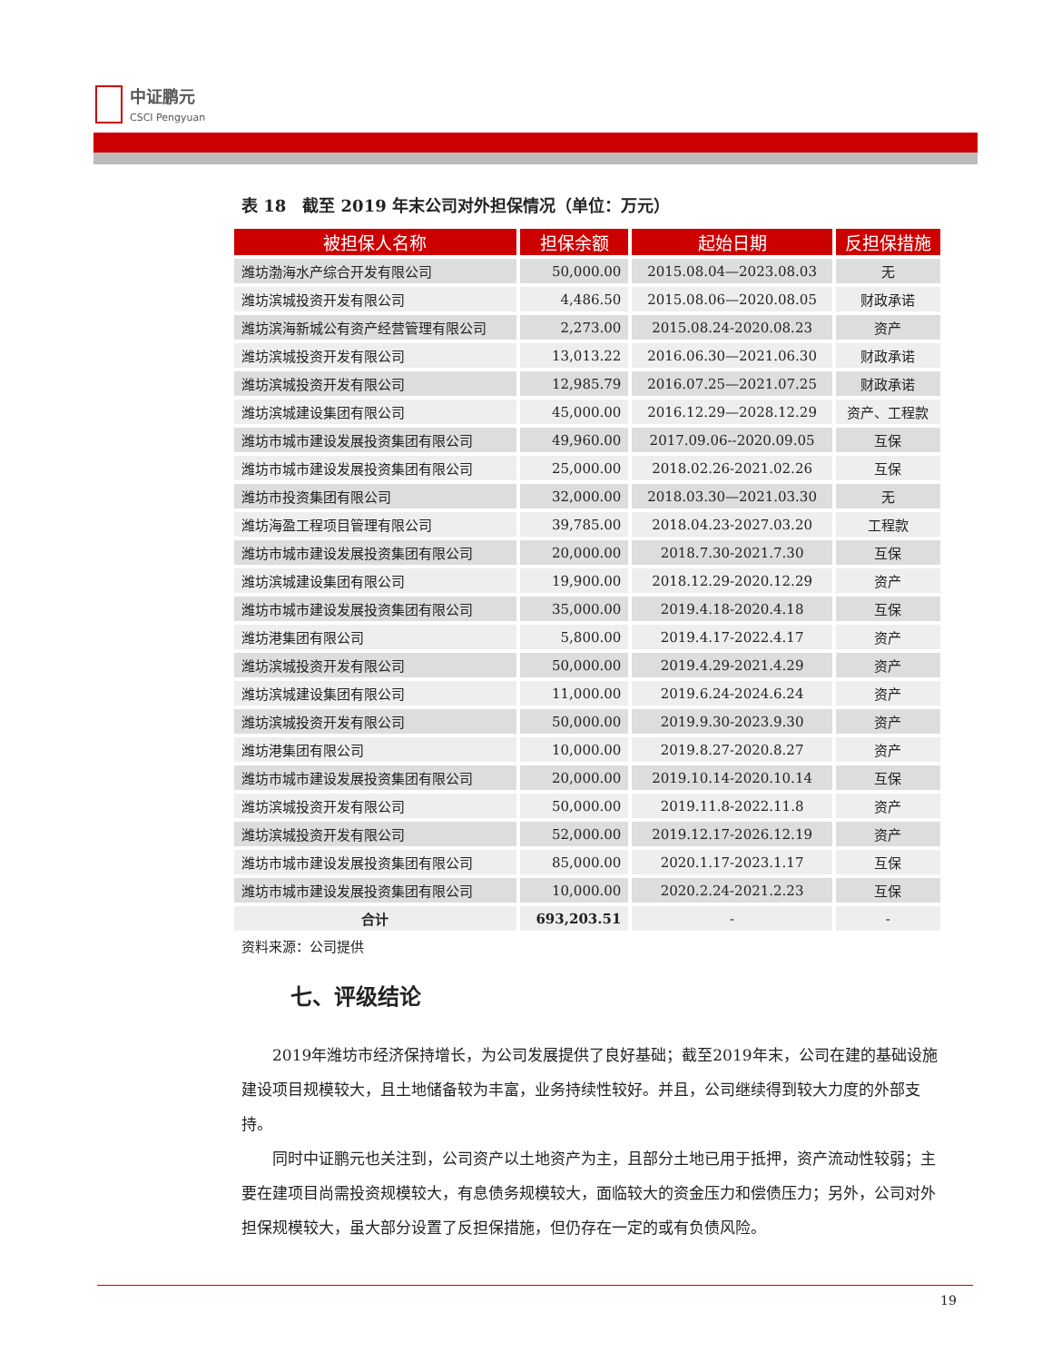中证鹏元
CSCI Pengyuan
表 18　截至 2019 年末公司对外担保情况（单位：万元）
| 被担保人名称 | 担保余额 | 起始日期 | 反担保措施 |
| --- | --- | --- | --- |
| 潍坊渤海水产综合开发有限公司 | 50,000.00 | 2015.08.04—2023.08.03 | 无 |
| 潍坊滨城投资开发有限公司 | 4,486.50 | 2015.08.06—2020.08.05 | 财政承诺 |
| 潍坊滨海新城公有资产经营管理有限公司 | 2,273.00 | 2015.08.24-2020.08.23 | 资产 |
| 潍坊滨城投资开发有限公司 | 13,013.22 | 2016.06.30—2021.06.30 | 财政承诺 |
| 潍坊滨城投资开发有限公司 | 12,985.79 | 2016.07.25—2021.07.25 | 财政承诺 |
| 潍坊滨城建设集团有限公司 | 45,000.00 | 2016.12.29—2028.12.29 | 资产、工程款 |
| 潍坊市城市建设发展投资集团有限公司 | 49,960.00 | 2017.09.06--2020.09.05 | 互保 |
| 潍坊市城市建设发展投资集团有限公司 | 25,000.00 | 2018.02.26-2021.02.26 | 互保 |
| 潍坊市投资集团有限公司 | 32,000.00 | 2018.03.30—2021.03.30 | 无 |
| 潍坊海盈工程项目管理有限公司 | 39,785.00 | 2018.04.23-2027.03.20 | 工程款 |
| 潍坊市城市建设发展投资集团有限公司 | 20,000.00 | 2018.7.30-2021.7.30 | 互保 |
| 潍坊滨城建设集团有限公司 | 19,900.00 | 2018.12.29-2020.12.29 | 资产 |
| 潍坊市城市建设发展投资集团有限公司 | 35,000.00 | 2019.4.18-2020.4.18 | 互保 |
| 潍坊港集团有限公司 | 5,800.00 | 2019.4.17-2022.4.17 | 资产 |
| 潍坊滨城投资开发有限公司 | 50,000.00 | 2019.4.29-2021.4.29 | 资产 |
| 潍坊滨城建设集团有限公司 | 11,000.00 | 2019.6.24-2024.6.24 | 资产 |
| 潍坊滨城投资开发有限公司 | 50,000.00 | 2019.9.30-2023.9.30 | 资产 |
| 潍坊港集团有限公司 | 10,000.00 | 2019.8.27-2020.8.27 | 资产 |
| 潍坊市城市建设发展投资集团有限公司 | 20,000.00 | 2019.10.14-2020.10.14 | 互保 |
| 潍坊滨城投资开发有限公司 | 50,000.00 | 2019.11.8-2022.11.8 | 资产 |
| 潍坊滨城投资开发有限公司 | 52,000.00 | 2019.12.17-2026.12.19 | 资产 |
| 潍坊市城市建设发展投资集团有限公司 | 85,000.00 | 2020.1.17-2023.1.17 | 互保 |
| 潍坊市城市建设发展投资集团有限公司 | 10,000.00 | 2020.2.24-2021.2.23 | 互保 |
| 合计 | 693,203.51 | - | - |
资料来源：公司提供
七、评级结论
2019年潍坊市经济保持增长，为公司发展提供了良好基础；截至2019年末，公司在建的基础设施建设项目规模较大，且土地储备较为丰富，业务持续性较好。并且，公司继续得到较大力度的外部支持。
同时中证鹏元也关注到，公司资产以土地资产为主，且部分土地已用于抵押，资产流动性较弱；主要在建项目尚需投资规模较大，有息债务规模较大，面临较大的资金压力和偿债压力；另外，公司对外担保规模较大，虽大部分设置了反担保措施，但仍存在一定的或有负债风险。
19